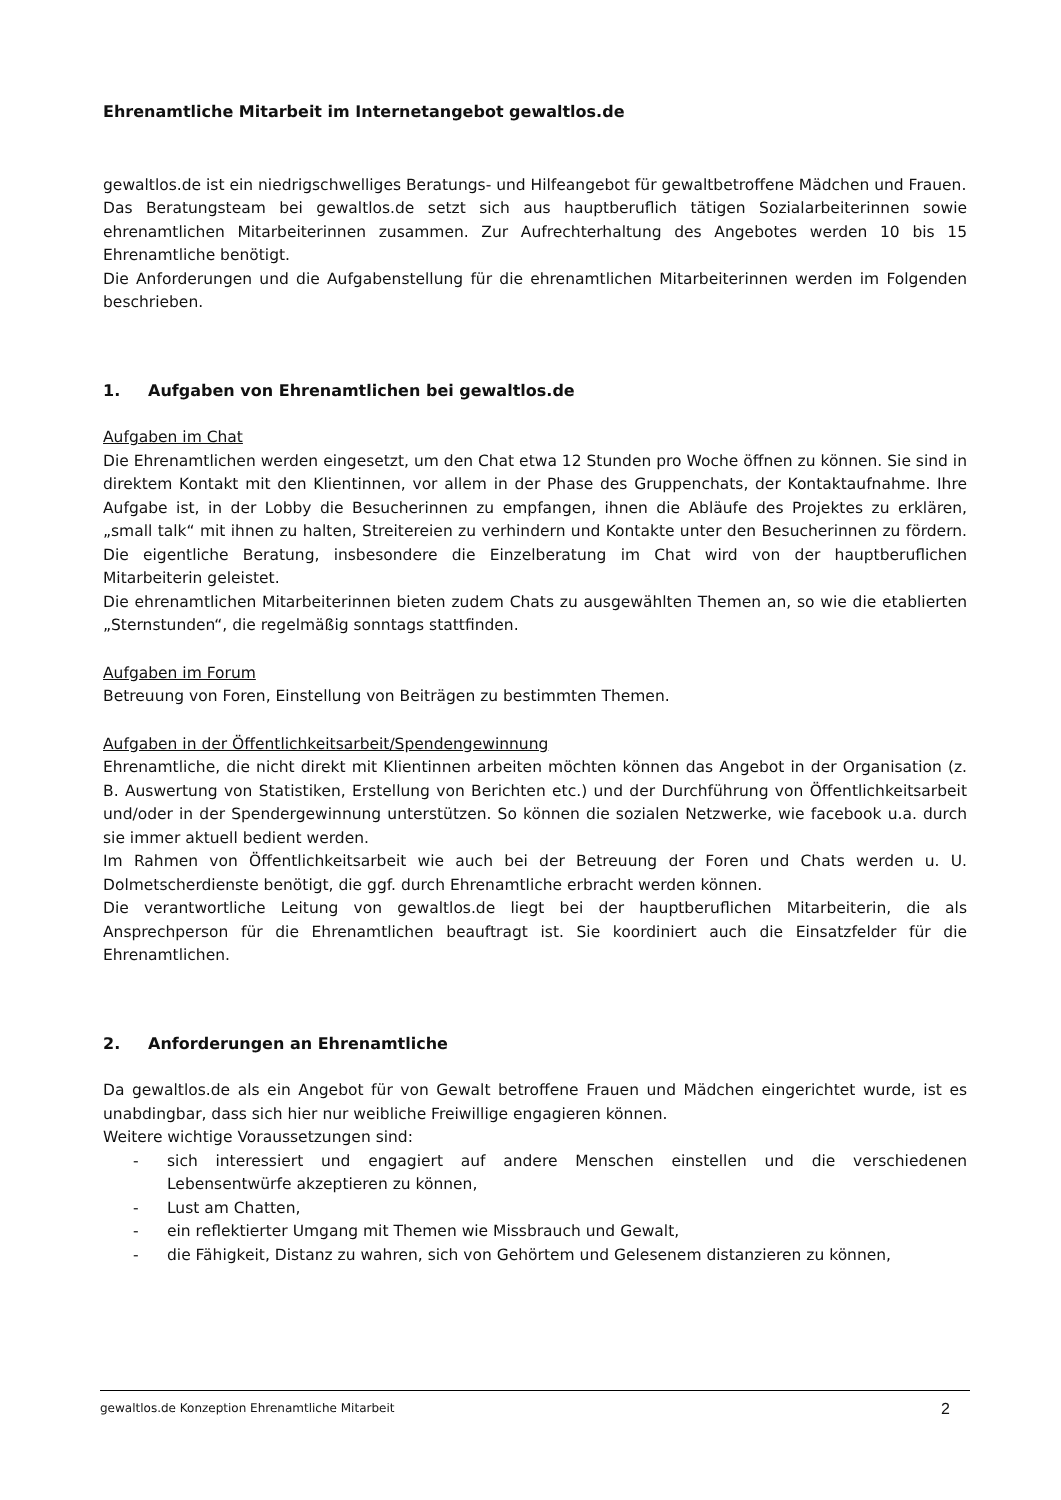Ehrenamtliche Mitarbeit im Internetangebot gewaltlos.de
gewaltlos.de ist ein niedrigschwelliges Beratungs- und Hilfeangebot für gewaltbetroffene Mädchen und Frauen.
Das Beratungsteam bei gewaltlos.de setzt sich aus hauptberuflich tätigen Sozialarbeiterinnen sowie ehrenamtlichen Mitarbeiterinnen zusammen. Zur Aufrechterhaltung des Angebotes werden 10 bis 15 Ehrenamtliche benötigt.
Die Anforderungen und die Aufgabenstellung für die ehrenamtlichen Mitarbeiterinnen werden im Folgenden beschrieben.
1. Aufgaben von Ehrenamtlichen bei gewaltlos.de
Aufgaben im Chat
Die Ehrenamtlichen werden eingesetzt, um den Chat etwa 12 Stunden pro Woche öffnen zu können. Sie sind in direktem Kontakt mit den Klientinnen, vor allem in der Phase des Gruppenchats, der Kontaktaufnahme. Ihre Aufgabe ist, in der Lobby die Besucherinnen zu empfangen, ihnen die Abläufe des Projektes zu erklären, „small talk“ mit ihnen zu halten, Streitereien zu verhindern und Kontakte unter den Besucherinnen zu fördern. Die eigentliche Beratung, insbesondere die Einzelberatung im Chat wird von der hauptberuflichen Mitarbeiterin geleistet.
Die ehrenamtlichen Mitarbeiterinnen bieten zudem Chats zu ausgewählten Themen an, so wie die etablierten „Sternstunden“, die regelmäßig sonntags stattfinden.
Aufgaben im Forum
Betreuung von Foren, Einstellung von Beiträgen zu bestimmten Themen.
Aufgaben in der Öffentlichkeitsarbeit/Spendengewinnung
Ehrenamtliche, die nicht direkt mit Klientinnen arbeiten möchten können das Angebot in der Organisation (z. B. Auswertung von Statistiken, Erstellung von Berichten etc.) und der Durchführung von Öffentlichkeitsarbeit und/oder in der Spendergewinnung unterstützen. So können die sozialen Netzwerke, wie facebook u.a. durch sie immer aktuell bedient werden.
Im Rahmen von Öffentlichkeitsarbeit wie auch bei der Betreuung der Foren und Chats werden u. U. Dolmetscherdienste benötigt, die ggf. durch Ehrenamtliche erbracht werden können.
Die verantwortliche Leitung von gewaltlos.de liegt bei der hauptberuflichen Mitarbeiterin, die als Ansprechperson für die Ehrenamtlichen beauftragt ist. Sie koordiniert auch die Einsatzfelder für die Ehrenamtlichen.
2. Anforderungen an Ehrenamtliche
Da gewaltlos.de als ein Angebot für von Gewalt betroffene Frauen und Mädchen eingerichtet wurde, ist es unabdingbar, dass sich hier nur weibliche Freiwillige engagieren können.
Weitere wichtige Voraussetzungen sind:
- sich interessiert und engagiert auf andere Menschen einstellen und die verschiedenen Lebensentwürfe akzeptieren zu können,
- Lust am Chatten,
- ein reflektierter Umgang mit Themen wie Missbrauch und Gewalt,
- die Fähigkeit, Distanz zu wahren, sich von Gehörtem und Gelesenem distanzieren zu können,
gewaltlos.de Konzeption Ehrenamtliche Mitarbeit 2